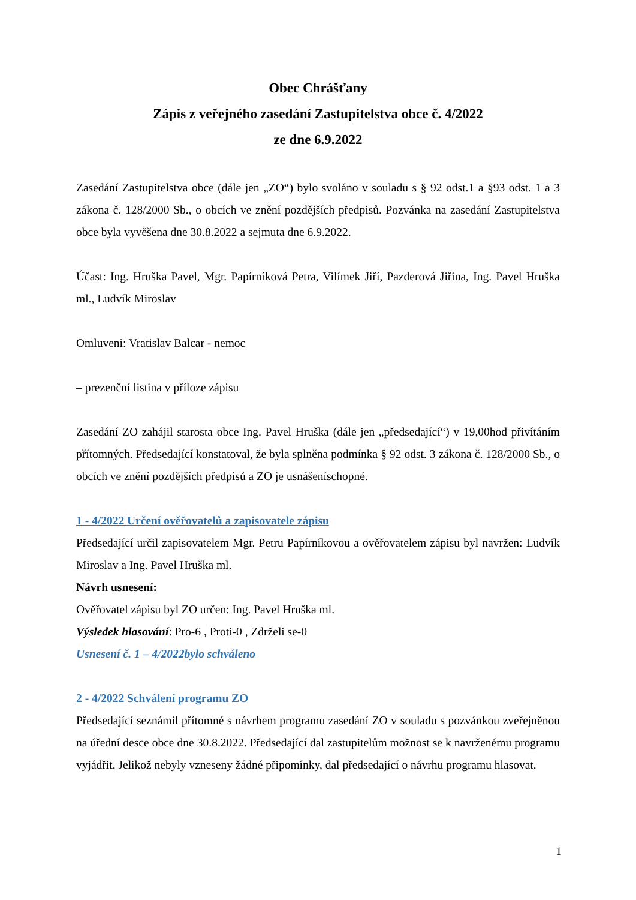Obec Chrášťany
Zápis z veřejného zasedání Zastupitelstva obce č. 4/2022
ze dne 6.9.2022
Zasedání Zastupitelstva obce (dále jen „ZO“) bylo svoláno v souladu s § 92 odst.1 a §93 odst. 1 a 3 zákona č. 128/2000 Sb., o obcích ve znění pozdějších předpisů. Pozvánka na zasedání Zastupitelstva obce byla vyvěšena dne 30.8.2022 a sejmuta dne 6.9.2022.
Účast: Ing. Hruška Pavel, Mgr. Papírníková Petra, Vilímek Jiří, Pazderová Jiřina, Ing. Pavel Hruška ml., Ludvík Miroslav
Omluveni: Vratislav Balcar - nemoc
– prezenční listina v příloze zápisu
Zasedání ZO zahájil starosta obce Ing. Pavel Hruška (dále jen „předsedající“) v 19,00hod přivítáním přítomných. Předsedající konstatoval, že byla splněna podmínka § 92 odst. 3 zákona č. 128/2000 Sb., o obcích ve znění pozdějších předpisů a ZO je usnášeníschopné.
1 - 4/2022 Určení ověřovatelů a zapisovatele zápisu
Předsedající určil zapisovatelem Mgr. Petru Papírníkovou a ověřovatelem zápisu byl navržen: Ludvík Miroslav a Ing. Pavel Hruška ml.
Návrh usnesení:
Ověřovatel zápisu byl ZO určen: Ing. Pavel Hruška ml.
Výsledek hlasování: Pro-6 , Proti-0 , Zdrželi se-0
Usnesení č. 1 – 4/2022bylo schváleno
2 - 4/2022 Schválení programu ZO
Předsedající seznámil přítomné s návrhem programu zasedání ZO v souladu s pozvánkou zveřejněnou na úřední desce obce dne 30.8.2022. Předsedající dal zastupitelům možnost se k navrženému programu vyjádřit. Jelikož nebyly vzneseny žádné připomínky, dal předsedající o návrhu programu hlasovat.
1